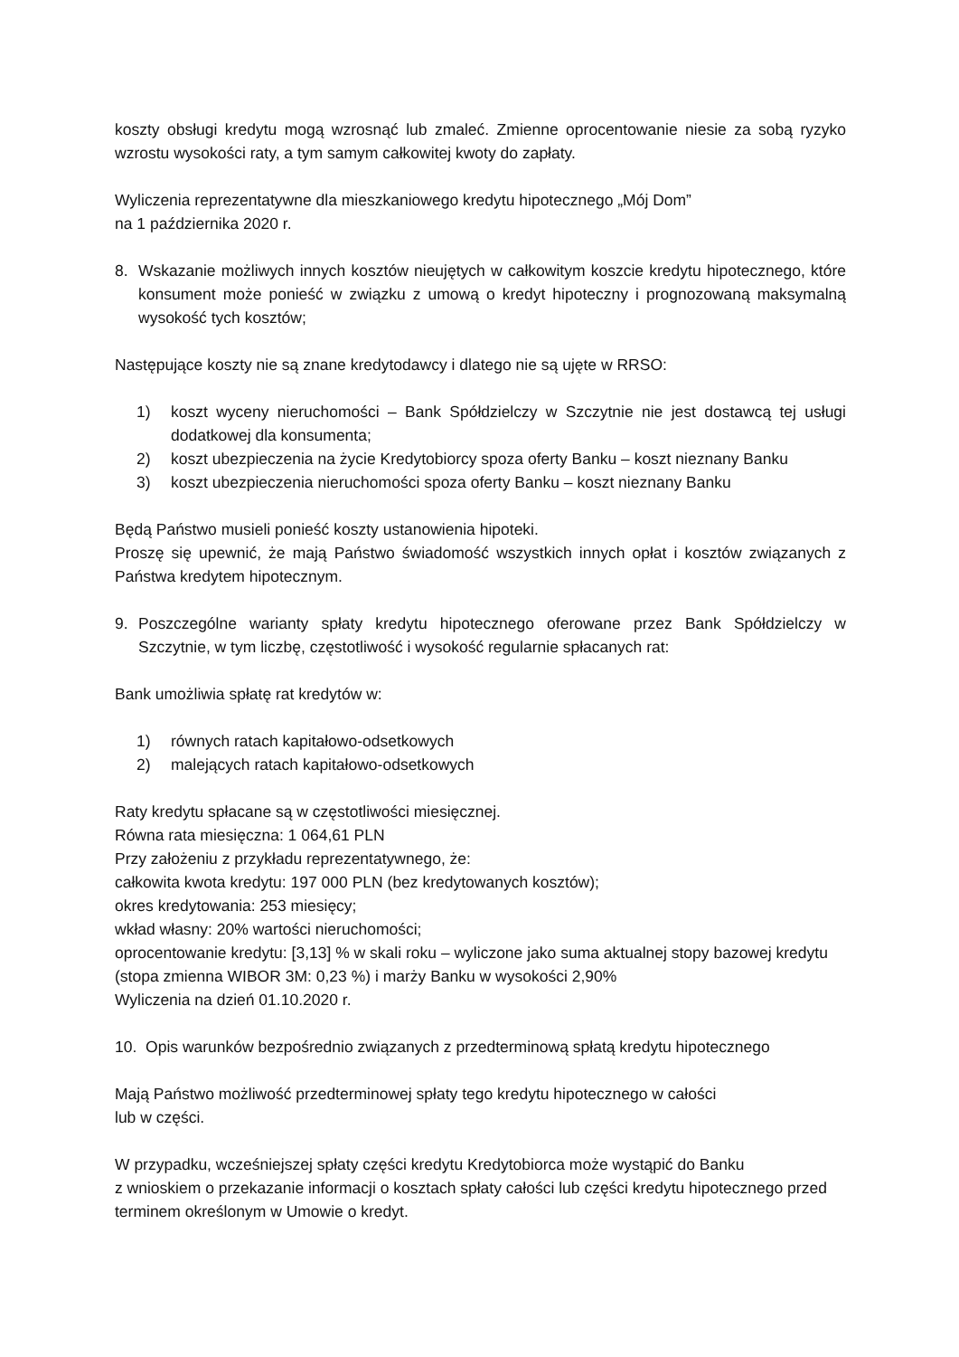koszty obsługi kredytu mogą wzrosnąć lub zmaleć. Zmienne oprocentowanie niesie za sobą ryzyko wzrostu wysokości raty, a tym samym całkowitej kwoty do zapłaty.
Wyliczenia reprezentatywne dla mieszkaniowego kredytu hipotecznego „Mój Dom”
na 1 października 2020 r.
8. Wskazanie możliwych innych kosztów nieujętych w całkowitym koszcie kredytu hipotecznego, które konsument może ponieść w związku z umową o kredyt hipoteczny i prognozowaną maksymalną wysokość tych kosztów;
Następujące koszty nie są znane kredytodawcy i dlatego nie są ujęte w RRSO:
1) koszt wyceny nieruchomości – Bank Spółdzielczy w Szczytnie nie jest dostawcą tej usługi dodatkowej dla konsumenta;
2) koszt ubezpieczenia na życie Kredytobiorcy spoza oferty Banku – koszt nieznany Banku
3) koszt ubezpieczenia nieruchomości spoza oferty Banku – koszt nieznany Banku
Będą Państwo musieli ponieść koszty ustanowienia hipoteki.
Proszę się upewnić, że mają Państwo świadomość wszystkich innych opłat i kosztów związanych z Państwa kredytem hipotecznym.
9. Poszczególne warianty spłaty kredytu hipotecznego oferowane przez Bank Spółdzielczy w Szczytnie, w tym liczbę, częstotliwość i wysokość regularnie spłacanych rat:
Bank umożliwia spłatę rat kredytów w:
1) równych ratach kapitałowo-odsetkowych
2) malejących ratach kapitałowo-odsetkowych
Raty kredytu spłacane są w częstotliwości miesięcznej.
Równa rata miesięczna: 1 064,61 PLN
Przy założeniu z przykładu reprezentatywnego, że:
całkowita kwota kredytu: 197 000 PLN (bez kredytowanych kosztów);
okres kredytowania: 253 miesięcy;
wkład własny: 20% wartości nieruchomości;
oprocentowanie kredytu: [3,13] % w skali roku – wyliczone jako suma aktualnej stopy bazowej kredytu (stopa zmienna WIBOR 3M: 0,23 %) i marży Banku w wysokości 2,90%
Wyliczenia na dzień 01.10.2020 r.
10. Opis warunków bezpośrednio związanych z przedterminową spłatą kredytu hipotecznego
Mają Państwo możliwość przedterminowej spłaty tego kredytu hipotecznego w całości
lub w części.
W przypadku, wcześniejszej spłaty części kredytu Kredytobiorca może wystąpić do Banku
z wnioskiem o przekazanie informacji o kosztach spłaty całości lub części kredytu hipotecznego przed terminem określonym w Umowie o kredyt.